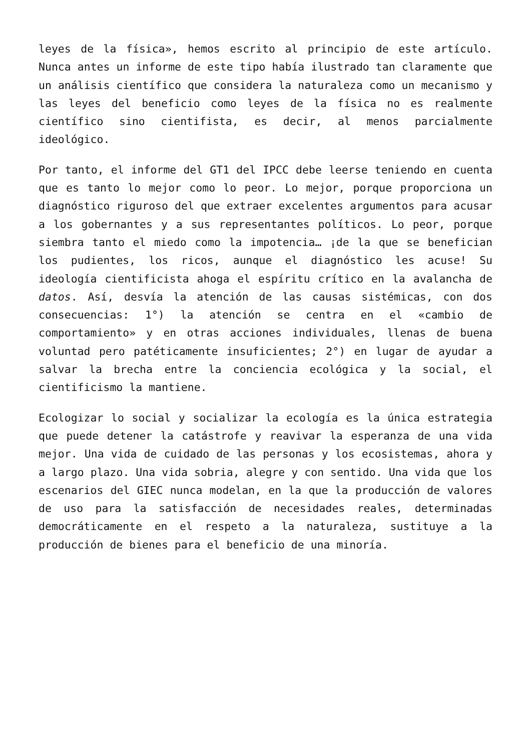leyes de la física», hemos escrito al principio de este artículo. Nunca antes un informe de este tipo había ilustrado tan claramente que un análisis científico que considera la naturaleza como un mecanismo y las leyes del beneficio como leyes de la física no es realmente científico sino cientifista, es decir, al menos parcialmente ideológico.
Por tanto, el informe del GT1 del IPCC debe leerse teniendo en cuenta que es tanto lo mejor como lo peor. Lo mejor, porque proporciona un diagnóstico riguroso del que extraer excelentes argumentos para acusar a los gobernantes y a sus representantes políticos. Lo peor, porque siembra tanto el miedo como la impotencia… ¡de la que se benefician los pudientes, los ricos, aunque el diagnóstico les acuse! Su ideología cientificista ahoga el espíritu crítico en la avalancha de datos. Así, desvía la atención de las causas sistémicas, con dos consecuencias: 1°) la atención se centra en el «cambio de comportamiento» y en otras acciones individuales, llenas de buena voluntad pero patéticamente insuficientes; 2°) en lugar de ayudar a salvar la brecha entre la conciencia ecológica y la social, el cientificismo la mantiene.
Ecologizar lo social y socializar la ecología es la única estrategia que puede detener la catástrofe y reavivar la esperanza de una vida mejor. Una vida de cuidado de las personas y los ecosistemas, ahora y a largo plazo. Una vida sobria, alegre y con sentido. Una vida que los escenarios del GIEC nunca modelan, en la que la producción de valores de uso para la satisfacción de necesidades reales, determinadas democráticamente en el respeto a la naturaleza, sustituye a la producción de bienes para el beneficio de una minoría.